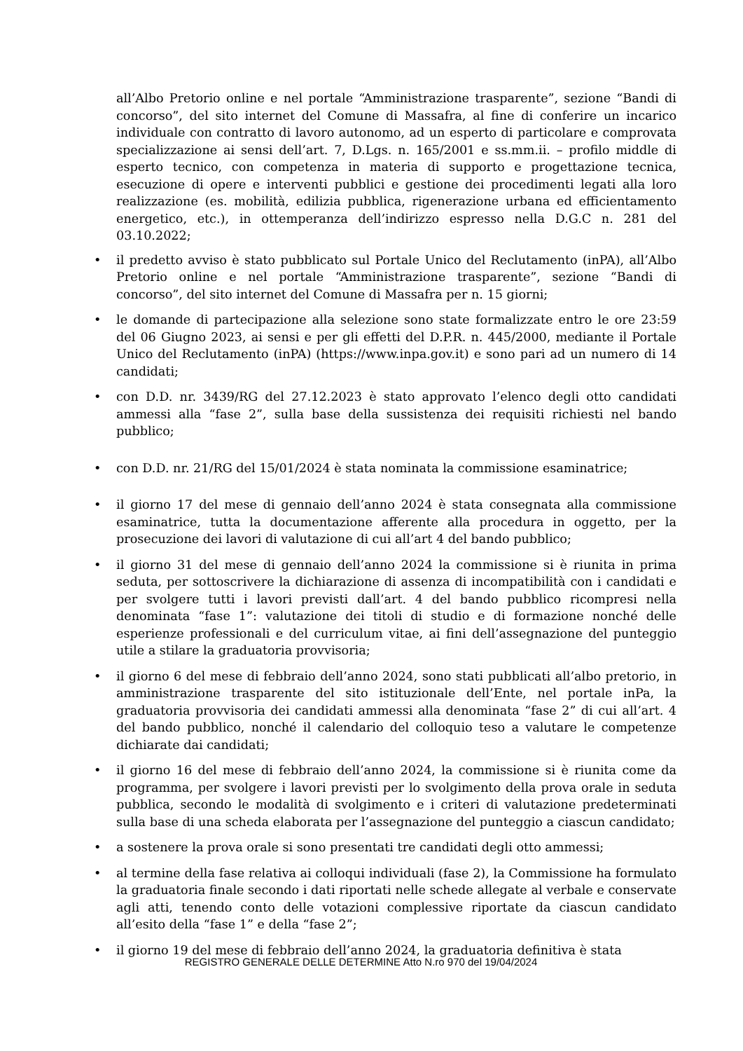all’Albo Pretorio online e nel portale “Amministrazione trasparente”, sezione “Bandi di concorso”, del sito internet del Comune di Massafra, al fine di conferire un incarico individuale con contratto di lavoro autonomo, ad un esperto di particolare e comprovata specializzazione ai sensi dell’art. 7, D.Lgs. n. 165/2001 e ss.mm.ii. – profilo middle di esperto tecnico, con competenza in materia di supporto e progettazione tecnica, esecuzione di opere e interventi pubblici e gestione dei procedimenti legati alla loro realizzazione (es. mobilità, edilizia pubblica, rigenerazione urbana ed efficientamento energetico, etc.), in ottemperanza dell’indirizzo espresso nella D.G.C n. 281 del 03.10.2022;
• il predetto avviso è stato pubblicato sul Portale Unico del Reclutamento (inPA), all’Albo Pretorio online e nel portale “Amministrazione trasparente”, sezione “Bandi di concorso”, del sito internet del Comune di Massafra per n. 15 giorni;
• le domande di partecipazione alla selezione sono state formalizzate entro le ore 23:59 del 06 Giugno 2023, ai sensi e per gli effetti del D.P.R. n. 445/2000, mediante il Portale Unico del Reclutamento (inPA) (https://www.inpa.gov.it) e sono pari ad un numero di 14 candidati;
• con D.D. nr. 3439/RG del 27.12.2023 è stato approvato l’elenco degli otto candidati ammessi alla “fase 2”, sulla base della sussistenza dei requisiti richiesti nel bando pubblico;
• con D.D. nr. 21/RG del 15/01/2024 è stata nominata la commissione esaminatrice;
• il giorno 17 del mese di gennaio dell’anno 2024 è stata consegnata alla commissione esaminatrice, tutta la documentazione afferente alla procedura in oggetto, per la prosecuzione dei lavori di valutazione di cui all’art 4 del bando pubblico;
• il giorno 31 del mese di gennaio dell’anno 2024 la commissione si è riunita in prima seduta, per sottoscrivere la dichiarazione di assenza di incompatibilità con i candidati e per svolgere tutti i lavori previsti dall’art. 4 del bando pubblico ricompresi nella denominata “fase 1”: valutazione dei titoli di studio e di formazione nonché delle esperienze professionali e del curriculum vitae, ai fini dell’assegnazione del punteggio utile a stilare la graduatoria provvisoria;
• il giorno 6 del mese di febbraio dell’anno 2024, sono stati pubblicati all’albo pretorio, in amministrazione trasparente del sito istituzionale dell’Ente, nel portale inPa, la graduatoria provvisoria dei candidati ammessi alla denominata “fase 2” di cui all’art. 4 del bando pubblico, nonché il calendario del colloquio teso a valutare le competenze dichiarate dai candidati;
• il giorno 16 del mese di febbraio dell’anno 2024, la commissione si è riunita come da programma, per svolgere i lavori previsti per lo svolgimento della prova orale in seduta pubblica, secondo le modalità di svolgimento e i criteri di valutazione predeterminati sulla base di una scheda elaborata per l’assegnazione del punteggio a ciascun candidato;
• a sostenere la prova orale si sono presentati tre candidati degli otto ammessi;
• al termine della fase relativa ai colloqui individuali (fase 2), la Commissione ha formulato la graduatoria finale secondo i dati riportati nelle schede allegate al verbale e conservate agli atti, tenendo conto delle votazioni complessive riportate da ciascun candidato all’esito della “fase 1” e della “fase 2”;
• il giorno 19 del mese di febbraio dell’anno 2024, la graduatoria definitiva è stata
REGISTRO GENERALE DELLE DETERMINE Atto N.ro 970 del 19/04/2024